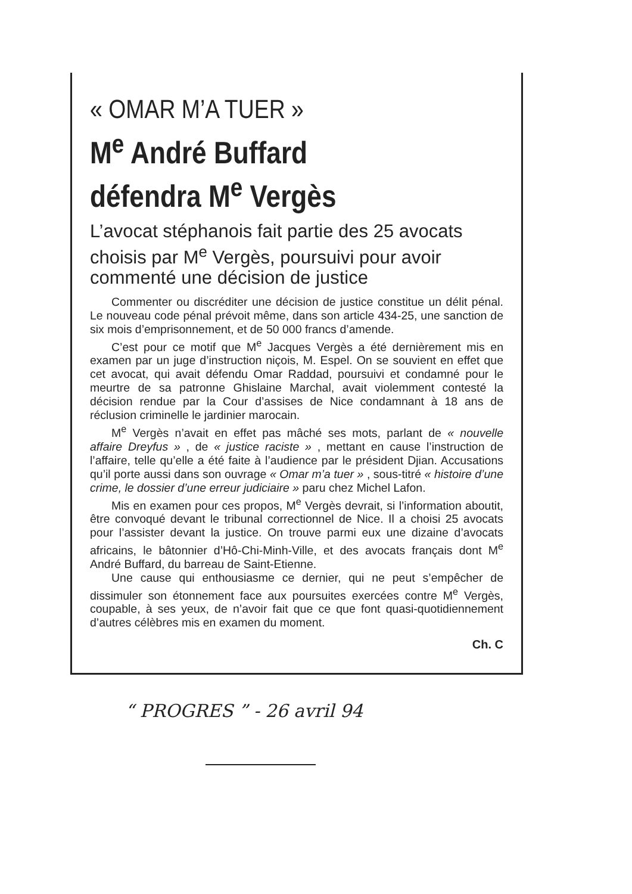« OMAR M’A TUER »
M<sup>e</sup> André Buffard
défendra M<sup>e</sup> Vergès
L’avocat stéphanois fait partie des 25 avocats choisis par M<sup>e</sup> Vergès, poursuivi pour avoir commenté une décision de justice
Commenter ou discréditer une décision de justice constitue un délit pénal. Le nouveau code pénal prévoit même, dans son article 434-25, une sanction de six mois d’emprisonnement, et de 50 000 francs d’amende.
C’est pour ce motif que M<sup>e</sup> Jacques Vergès a été dernièrement mis en examen par un juge d’instruction niçois, M. Espel. On se souvient en effet que cet avocat, qui avait défendu Omar Raddad, poursuivi et condamné pour le meurtre de sa patronne Ghislaine Marchal, avait violemment contesté la décision rendue par la Cour d’assises de Nice condamnant à 18 ans de réclusion criminelle le jardinier marocain.
M<sup>e</sup> Vergès n’avait en effet pas mâché ses mots, parlant de « nouvelle affaire Dreyfus » , de « justice raciste » , mettant en cause l’instruction de l’affaire, telle qu’elle a été faite à l’audience par le président Djian. Accusations qu’il porte aussi dans son ouvrage « Omar m’a tuer » , sous-titré « histoire d’une crime, le dossier d’une erreur judiciaire » paru chez Michel Lafon.
Mis en examen pour ces propos, M<sup>e</sup> Vergès devrait, si l’information aboutit, être convoqué devant le tribunal correctionnel de Nice. Il a choisi 25 avocats pour l’assister devant la justice. On trouve parmi eux une dizaine d’avocats africains, le bâtonnier d’Hô-Chi-Minh-Ville, et des avocats français dont M<sup>e</sup> André Buffard, du barreau de Saint-Etienne.
Une cause qui enthousiasme ce dernier, qui ne peut s’empêcher de dissimuler son étonnement face aux poursuites exercées contre M<sup>e</sup> Vergès, coupable, à ses yeux, de n’avoir fait que ce que font quasi-quotidiennement d’autres célèbres mis en examen du moment.
Ch. C
“ PROGRES ” - 26 avril 94